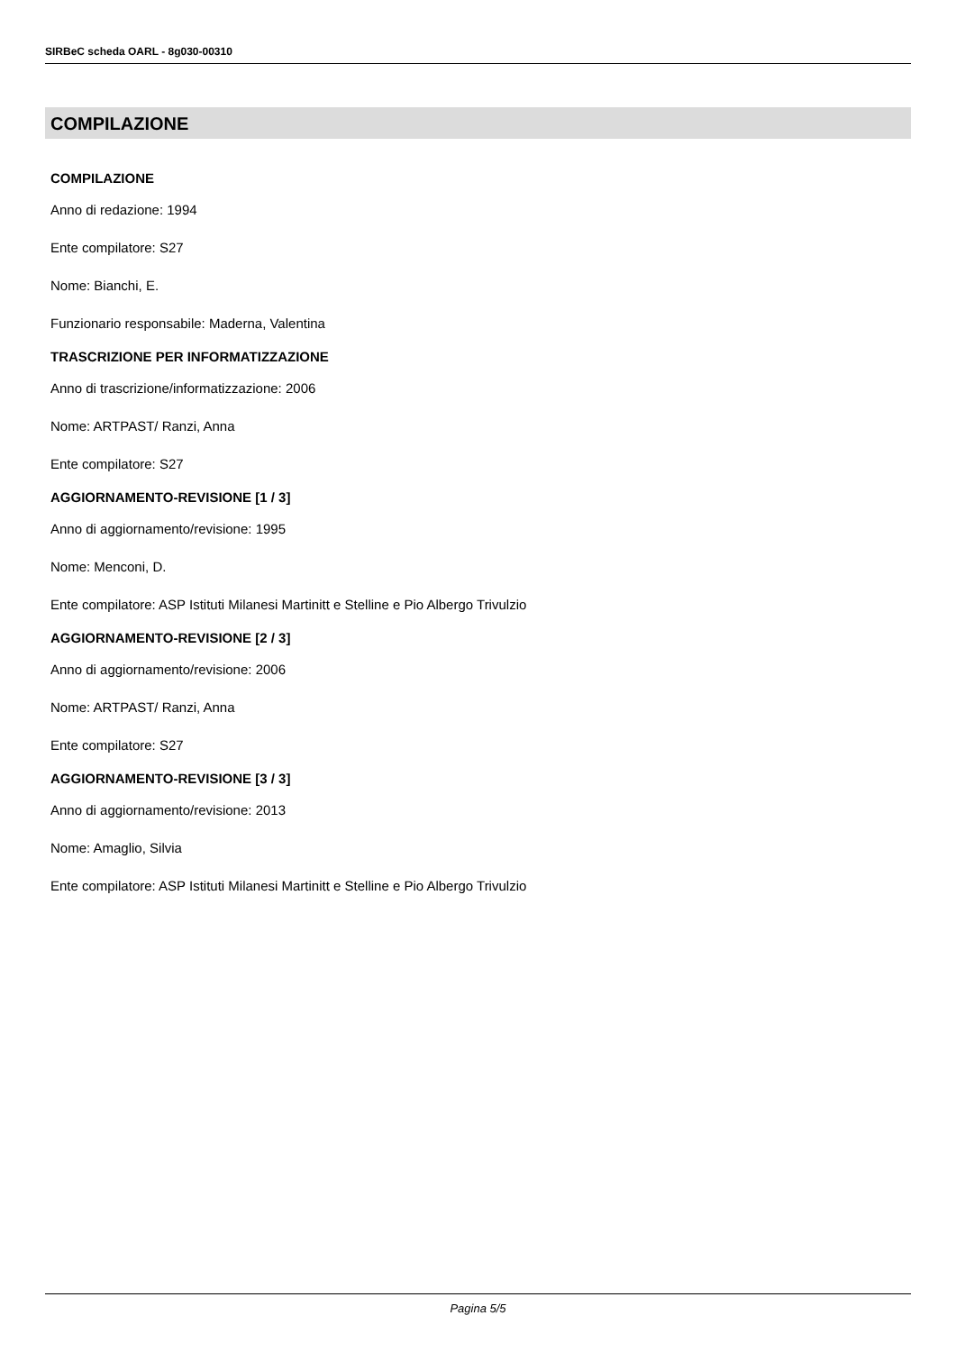SIRBeC scheda OARL - 8g030-00310
COMPILAZIONE
COMPILAZIONE
Anno di redazione: 1994
Ente compilatore: S27
Nome: Bianchi, E.
Funzionario responsabile: Maderna, Valentina
TRASCRIZIONE PER INFORMATIZZAZIONE
Anno di trascrizione/informatizzazione: 2006
Nome: ARTPAST/ Ranzi, Anna
Ente compilatore: S27
AGGIORNAMENTO-REVISIONE [1 / 3]
Anno di aggiornamento/revisione: 1995
Nome: Menconi, D.
Ente compilatore: ASP Istituti Milanesi Martinitt e Stelline e Pio Albergo Trivulzio
AGGIORNAMENTO-REVISIONE [2 / 3]
Anno di aggiornamento/revisione: 2006
Nome: ARTPAST/ Ranzi, Anna
Ente compilatore: S27
AGGIORNAMENTO-REVISIONE [3 / 3]
Anno di aggiornamento/revisione: 2013
Nome: Amaglio, Silvia
Ente compilatore: ASP Istituti Milanesi Martinitt e Stelline e Pio Albergo Trivulzio
Pagina 5/5